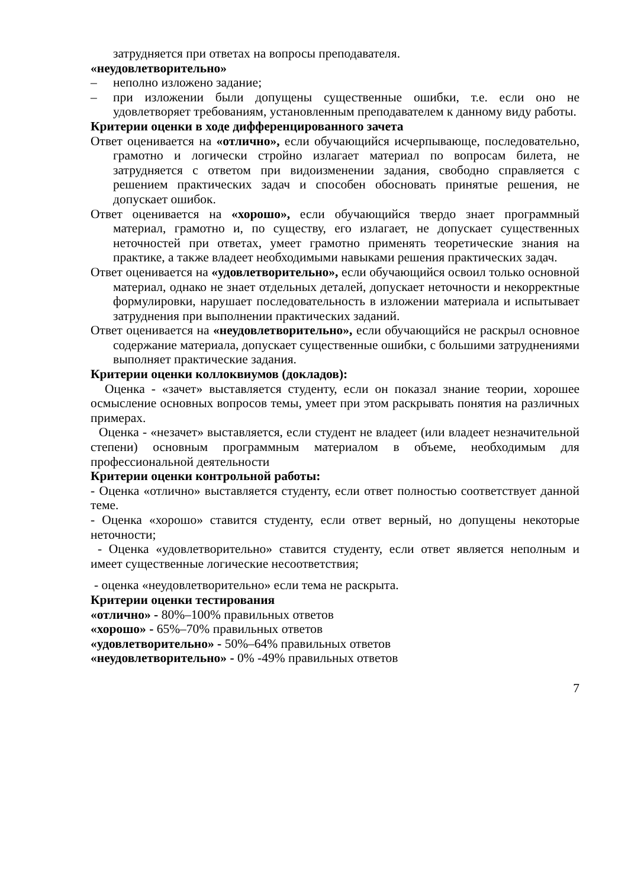затрудняется при ответах на вопросы преподавателя.
«неудовлетворительно»
– неполно изложено задание;
– при изложении были допущены существенные ошибки, т.е. если оно не удовлетворяет требованиям, установленным преподавателем к данному виду работы.
Критерии оценки в ходе дифференцированного зачета
Ответ оценивается на «отлично», если обучающийся исчерпывающе, последовательно, грамотно и логически стройно излагает материал по вопросам билета, не затрудняется с ответом при видоизменении задания, свободно справляется с решением практических задач и способен обосновать принятые решения, не допускает ошибок.
Ответ оценивается на «хорошо», если обучающийся твердо знает программный материал, грамотно и, по существу, его излагает, не допускает существенных неточностей при ответах, умеет грамотно применять теоретические знания на практике, а также владеет необходимыми навыками решения практических задач.
Ответ оценивается на «удовлетворительно», если обучающийся освоил только основной материал, однако не знает отдельных деталей, допускает неточности и некорректные формулировки, нарушает последовательность в изложении материала и испытывает затруднения при выполнении практических заданий.
Ответ оценивается на «неудовлетворительно», если обучающийся не раскрыл основное содержание материала, допускает существенные ошибки, с большими затруднениями выполняет практические задания.
Критерии оценки коллоквиумов (докладов):
Оценка - «зачет» выставляется студенту, если он показал знание теории, хорошее осмысление основных вопросов темы, умеет при этом раскрывать понятия на различных примерах.
Оценка - «незачет» выставляется, если студент не владеет (или владеет незначительной степени) основным программным материалом в объеме, необходимым для профессиональной деятельности
Критерии оценки контрольной работы:
- Оценка «отлично» выставляется студенту, если ответ полностью соответствует данной теме.
- Оценка «хорошо» ставится студенту, если ответ верный, но допущены некоторые неточности;
- Оценка «удовлетворительно» ставится студенту, если ответ является неполным и имеет существенные логические несоответствия;
- оценка «неудовлетворительно» если тема не раскрыта.
Критерии оценки тестирования
«отлично» - 80%–100% правильных ответов
«хорошо» - 65%–70% правильных ответов
«удовлетворительно» - 50%–64% правильных ответов
«неудовлетворительно» - 0% -49% правильных ответов
7